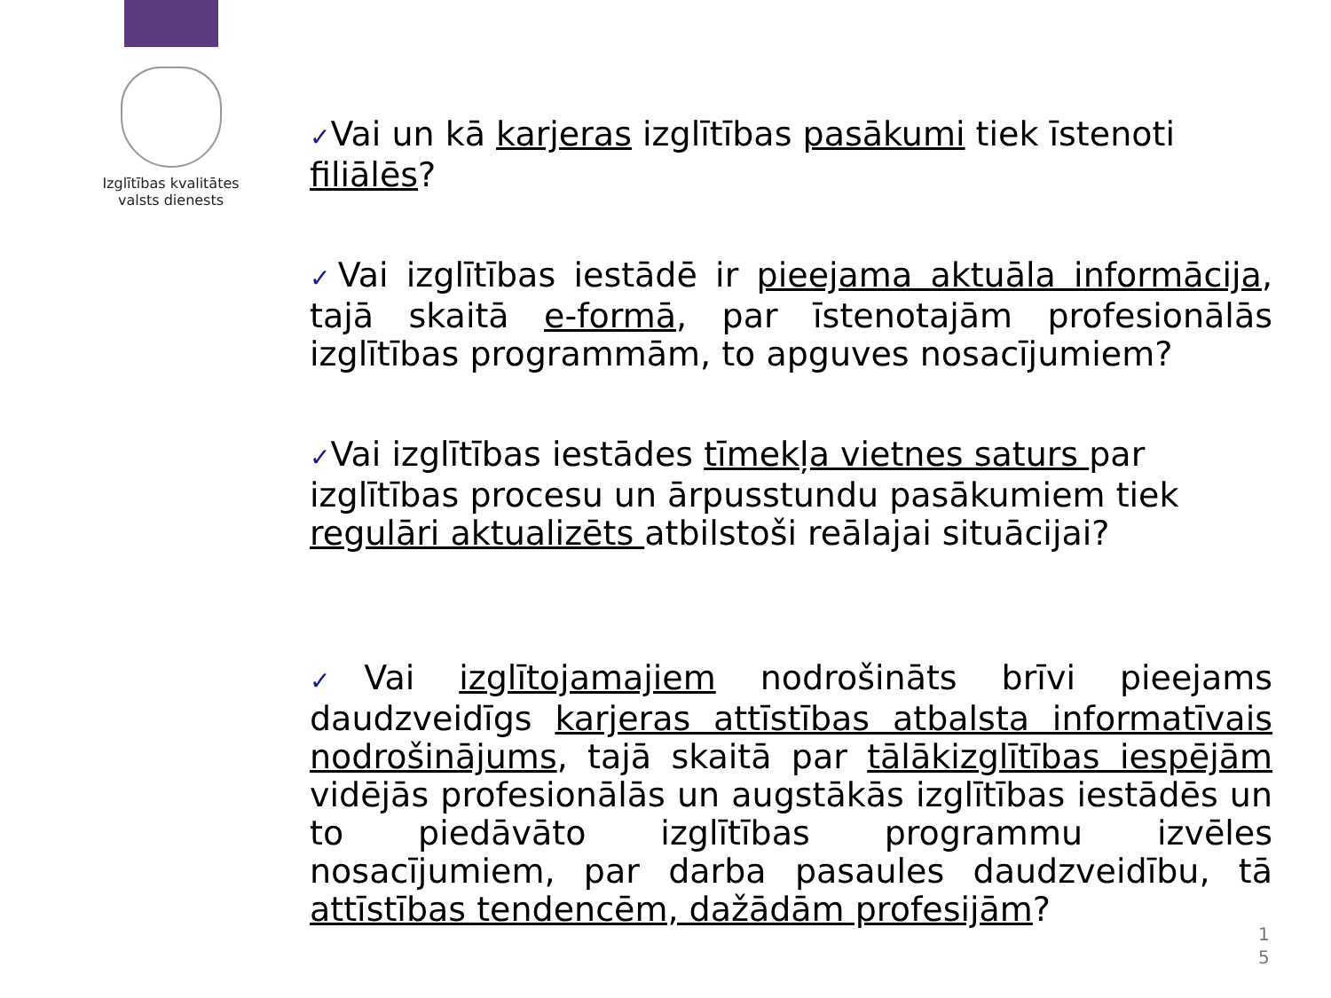Izglītības kvalitātes
valsts dienests
✓Vai un kā karjeras izglītības pasākumi tiek īstenoti filiālēs?
✓Vai izglītības iestādē ir pieejama aktuāla informācija, tajā skaitā e-formā, par īstenotajām profesionālās izglītības programmām, to apguves nosacījumiem?
✓Vai izglītības iestādes tīmekļa vietnes saturs par izglītības procesu un ārpusstundu pasākumiem tiek regulāri aktualizēts atbilstoši reālajai situācijai?
✓Vai izglītojamajiem nodrošināts brīvi pieejams daudzveidīgs karjeras attīstības atbalsta informatīvais nodrošinājums, tajā skaitā par tālākizglītības iespējām vidējās profesionālās un augstākās izglītības iestādēs un to piedāvāto izglītības programmu izvēles nosacījumiem, par darba pasaules daudzveidību, tā attīstības tendencēm, dažādām profesijām?
1 5